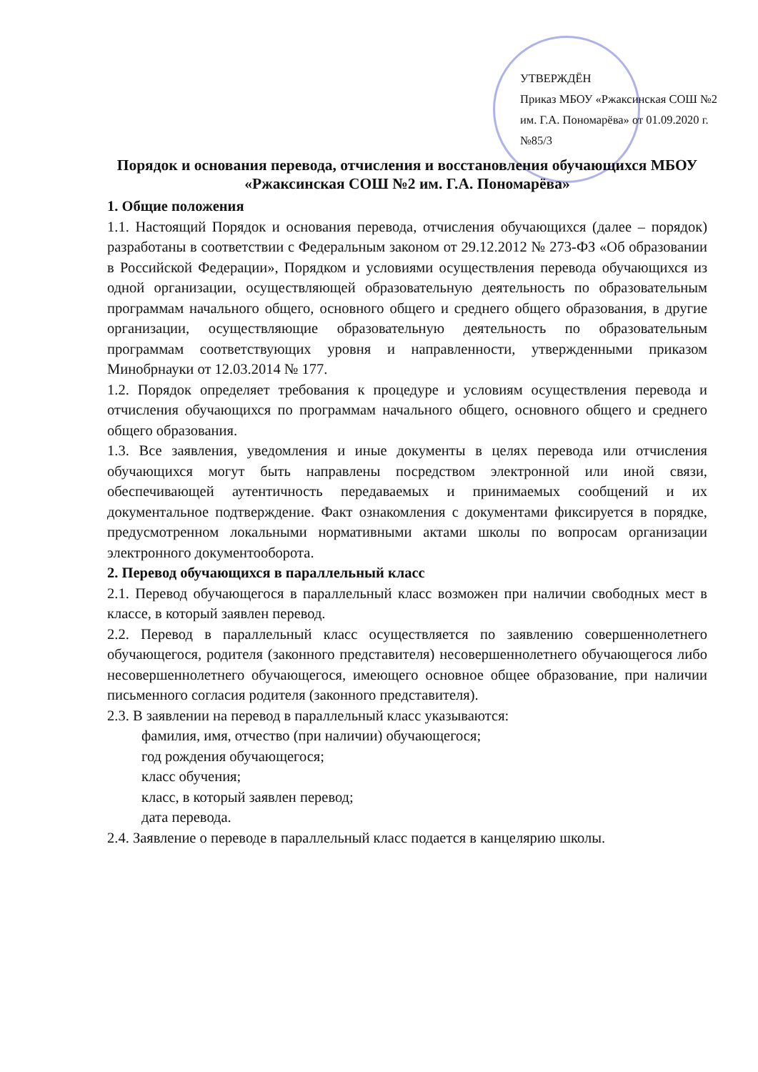УТВЕРЖДЁН
Приказ МБОУ «Ржаксинская СОШ №2 им. Г.А. Пономарёва» от 01.09.2020 г. №85/3
Порядок и основания перевода, отчисления и восстановления обучающихся МБОУ «Ржаксинская СОШ №2 им. Г.А. Пономарёва»
1. Общие положения
1.1. Настоящий Порядок и основания перевода, отчисления обучающихся (далее – порядок) разработаны в соответствии с Федеральным законом от 29.12.2012 № 273-ФЗ «Об образовании в Российской Федерации», Порядком и условиями осуществления перевода обучающихся из одной организации, осуществляющей образовательную деятельность по образовательным программам начального общего, основного общего и среднего общего образования, в другие организации, осуществляющие образовательную деятельность по образовательным программам соответствующих уровня и направленности, утвержденными приказом Минобрнауки от 12.03.2014 № 177.
1.2. Порядок определяет требования к процедуре и условиям осуществления перевода и отчисления обучающихся по программам начального общего, основного общего и среднего общего образования.
1.3. Все заявления, уведомления и иные документы в целях перевода или отчисления обучающихся могут быть направлены посредством электронной или иной связи, обеспечивающей аутентичность передаваемых и принимаемых сообщений и их документальное подтверждение. Факт ознакомления с документами фиксируется в порядке, предусмотренном локальными нормативными актами школы по вопросам организации электронного документооборота.
2. Перевод обучающихся в параллельный класс
2.1. Перевод обучающегося в параллельный класс возможен при наличии свободных мест в классе, в который заявлен перевод.
2.2. Перевод в параллельный класс осуществляется по заявлению совершеннолетнего обучающегося, родителя (законного представителя) несовершеннолетнего обучающегося либо несовершеннолетнего обучающегося, имеющего основное общее образование, при наличии письменного согласия родителя (законного представителя).
2.3. В заявлении на перевод в параллельный класс указываются:
фамилия, имя, отчество (при наличии) обучающегося;
год рождения обучающегося;
класс обучения;
класс, в который заявлен перевод;
дата перевода.
2.4. Заявление о переводе в параллельный класс подается в канцелярию школы.